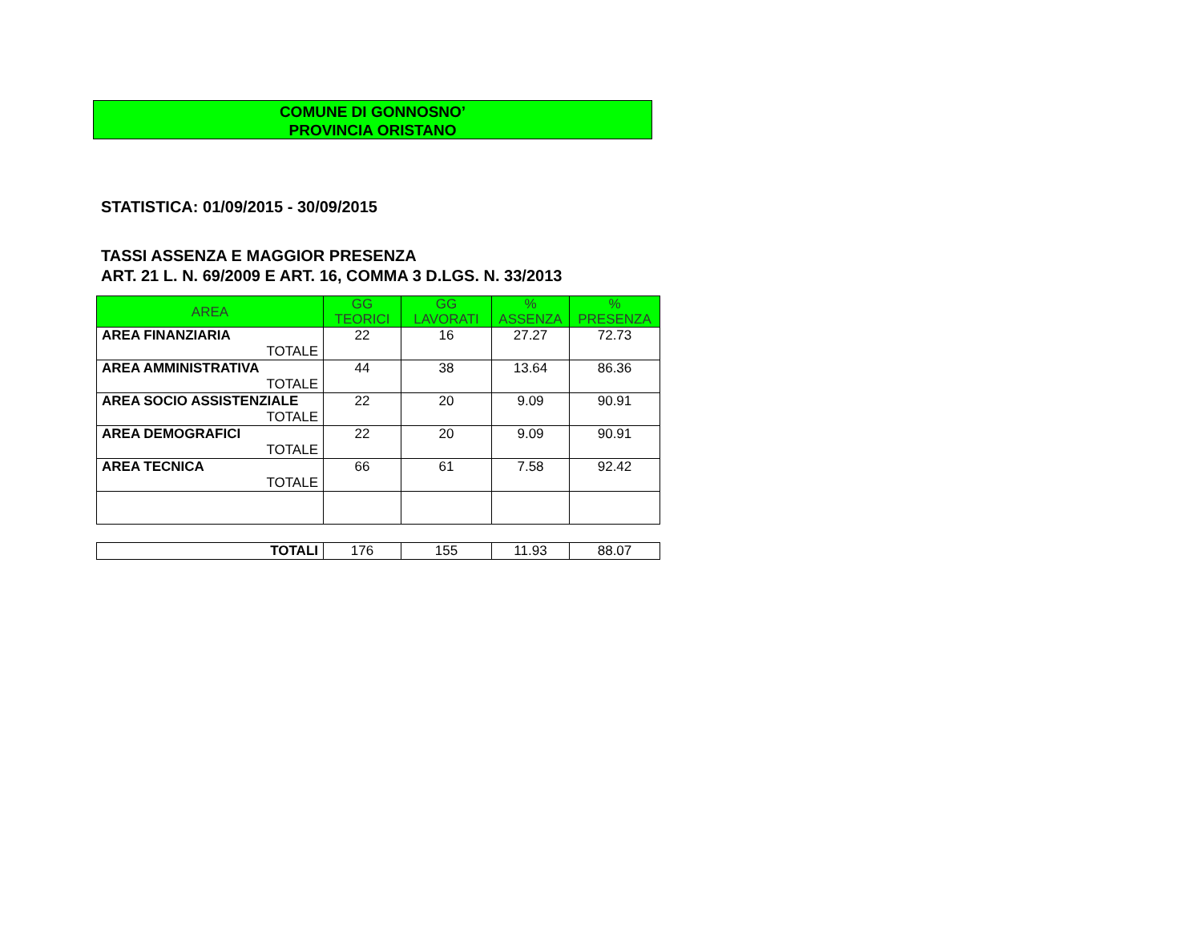COMUNE DI GONNOSNO’
PROVINCIA ORISTANO
STATISTICA: 01/09/2015 - 30/09/2015
TASSI ASSENZA E MAGGIOR PRESENZA
ART. 21 L. N. 69/2009 E ART. 16, COMMA 3 D.LGS. N. 33/2013
| AREA | GG TEORICI | GG LAVORATI | % ASSENZA | % PRESENZA |
| --- | --- | --- | --- | --- |
| AREA FINANZIARIA TOTALE | 22 | 16 | 27.27 | 72.73 |
| AREA AMMINISTRATIVA TOTALE | 44 | 38 | 13.64 | 86.36 |
| AREA SOCIO ASSISTENZIALE TOTALE | 22 | 20 | 9.09 | 90.91 |
| AREA DEMOGRAFICI TOTALE | 22 | 20 | 9.09 | 90.91 |
| AREA TECNICA TOTALE | 66 | 61 | 7.58 | 92.42 |
| TOTALI | 176 | 155 | 11.93 | 88.07 |